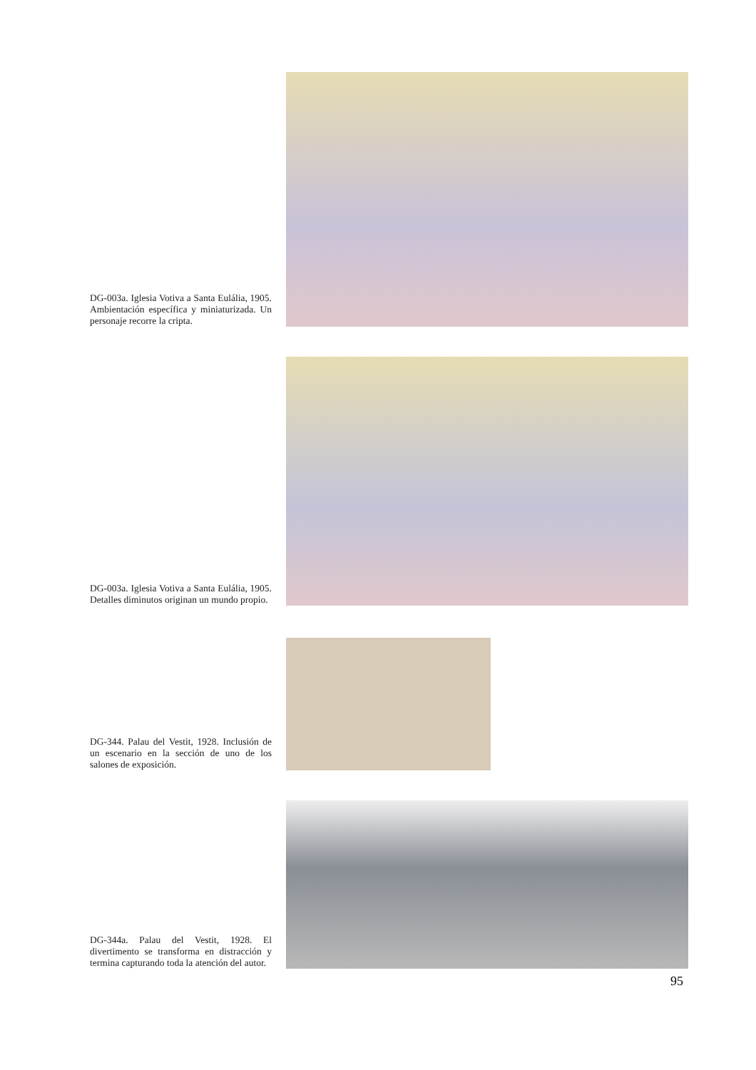DG-003a. Iglesia Votiva a Santa Eulália, 1905. Ambientación específica y miniaturizada. Un personaje recorre la cripta.
DG-003a. Iglesia Votiva a Santa Eulália, 1905. Detalles diminutos originan un mundo propio.
DG-344. Palau del Vestit, 1928. Inclusión de un escenario en la sección de uno de los salones de exposición.
DG-344a. Palau del Vestit, 1928. El divertimento se transforma en distracción y termina capturando toda la atención del autor.
95